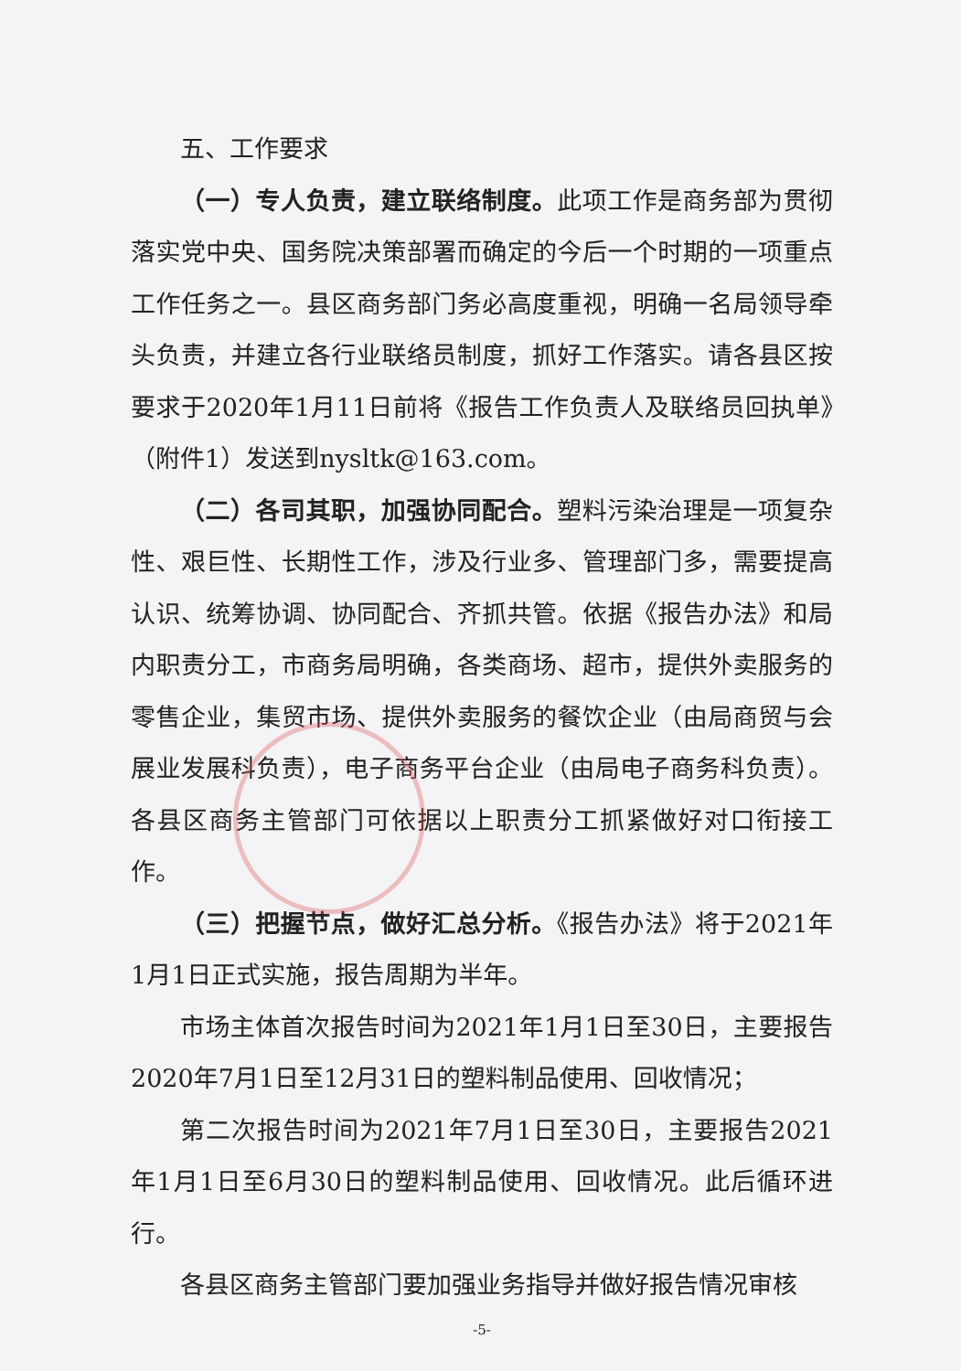五、工作要求
（一）专人负责，建立联络制度。此项工作是商务部为贯彻落实党中央、国务院决策部署而确定的今后一个时期的一项重点工作任务之一。县区商务部门务必高度重视，明确一名局领导牵头负责，并建立各行业联络员制度，抓好工作落实。请各县区按要求于2020年1月11日前将《报告工作负责人及联络员回执单》（附件1）发送到nysltk@163.com。
（二）各司其职，加强协同配合。塑料污染治理是一项复杂性、艰巨性、长期性工作，涉及行业多、管理部门多，需要提高认识、统筹协调、协同配合、齐抓共管。依据《报告办法》和局内职责分工，市商务局明确，各类商场、超市，提供外卖服务的零售企业，集贸市场、提供外卖服务的餐饮企业（由局商贸与会展业发展科负责），电子商务平台企业（由局电子商务科负责）。各县区商务主管部门可依据以上职责分工抓紧做好对口衔接工作。
（三）把握节点，做好汇总分析。《报告办法》将于2021年1月1日正式实施，报告周期为半年。
市场主体首次报告时间为2021年1月1日至30日，主要报告2020年7月1日至12月31日的塑料制品使用、回收情况；
第二次报告时间为2021年7月1日至30日，主要报告2021年1月1日至6月30日的塑料制品使用、回收情况。此后循环进行。
各县区商务主管部门要加强业务指导并做好报告情况审核
-5-